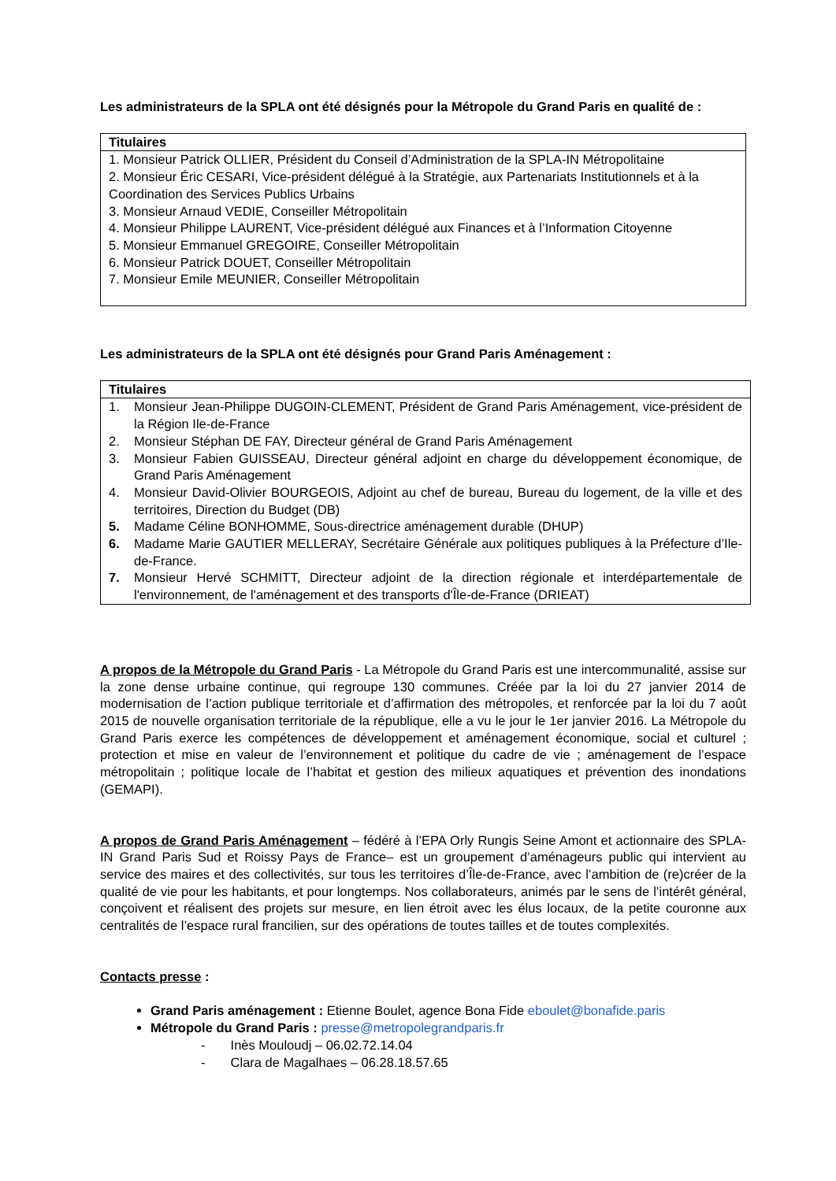Les administrateurs de la SPLA ont été désignés pour la Métropole du Grand Paris en qualité de :
| Titulaires |
| --- |
| 1. Monsieur Patrick OLLIER, Président du Conseil d’Administration de la SPLA-IN Métropolitaine 2. Monsieur Éric CESARI, Vice-président délégué à la Stratégie, aux Partenariats Institutionnels et à la Coordination des Services Publics Urbains 3. Monsieur Arnaud VEDIE, Conseiller Métropolitain 4. Monsieur Philippe LAURENT, Vice-président délégué aux Finances et à l’Information Citoyenne 5. Monsieur Emmanuel GREGOIRE, Conseiller Métropolitain 6. Monsieur Patrick DOUET, Conseiller Métropolitain 7. Monsieur Emile MEUNIER, Conseiller Métropolitain |
Les administrateurs de la SPLA ont été désignés pour Grand Paris Aménagement :
| Titulaires |
| --- |
| 1. Monsieur Jean-Philippe DUGOIN-CLEMENT, Président de Grand Paris Aménagement, vice-président de la Région Ile-de-France 2. Monsieur Stéphan DE FAY, Directeur général de Grand Paris Aménagement 3. Monsieur Fabien GUISSEAU, Directeur général adjoint en charge du développement économique, de Grand Paris Aménagement 4. Monsieur David-Olivier BOURGEOIS, Adjoint au chef de bureau, Bureau du logement, de la ville et des territoires, Direction du Budget (DB) 5. Madame Céline BONHOMME, Sous-directrice aménagement durable (DHUP) 6. Madame Marie GAUTIER MELLERAY, Secrétaire Générale aux politiques publiques à la Préfecture d’Ile-de-France. 7. Monsieur Hervé SCHMITT, Directeur adjoint de la direction régionale et interdépartementale de l'environnement, de l'aménagement et des transports d'Île-de-France (DRIEAT) |
A propos de la Métropole du Grand Paris - La Métropole du Grand Paris est une intercommunalité, assise sur la zone dense urbaine continue, qui regroupe 130 communes. Créée par la loi du 27 janvier 2014 de modernisation de l’action publique territoriale et d’affirmation des métropoles, et renforcée par la loi du 7 août 2015 de nouvelle organisation territoriale de la république, elle a vu le jour le 1er janvier 2016. La Métropole du Grand Paris exerce les compétences de développement et aménagement économique, social et culturel ; protection et mise en valeur de l’environnement et politique du cadre de vie ; aménagement de l’espace métropolitain ; politique locale de l’habitat et gestion des milieux aquatiques et prévention des inondations (GEMAPI).
A propos de Grand Paris Aménagement – fédéré à l’EPA Orly Rungis Seine Amont et actionnaire des SPLA-IN Grand Paris Sud et Roissy Pays de France– est un groupement d’aménageurs public qui intervient au service des maires et des collectivités, sur tous les territoires d’Île-de-France, avec l’ambition de (re)créer de la qualité de vie pour les habitants, et pour longtemps. Nos collaborateurs, animés par le sens de l’intérêt général, conçoivent et réalisent des projets sur mesure, en lien étroit avec les élus locaux, de la petite couronne aux centralités de l’espace rural francilien, sur des opérations de toutes tailles et de toutes complexités.
Contacts presse :
Grand Paris aménagement : Etienne Boulet, agence Bona Fide eboulet@bonafide.paris
Métropole du Grand Paris : presse@metropolegrandparis.fr
- Inès Mouloudj – 06.02.72.14.04
- Clara de Magalhaes – 06.28.18.57.65